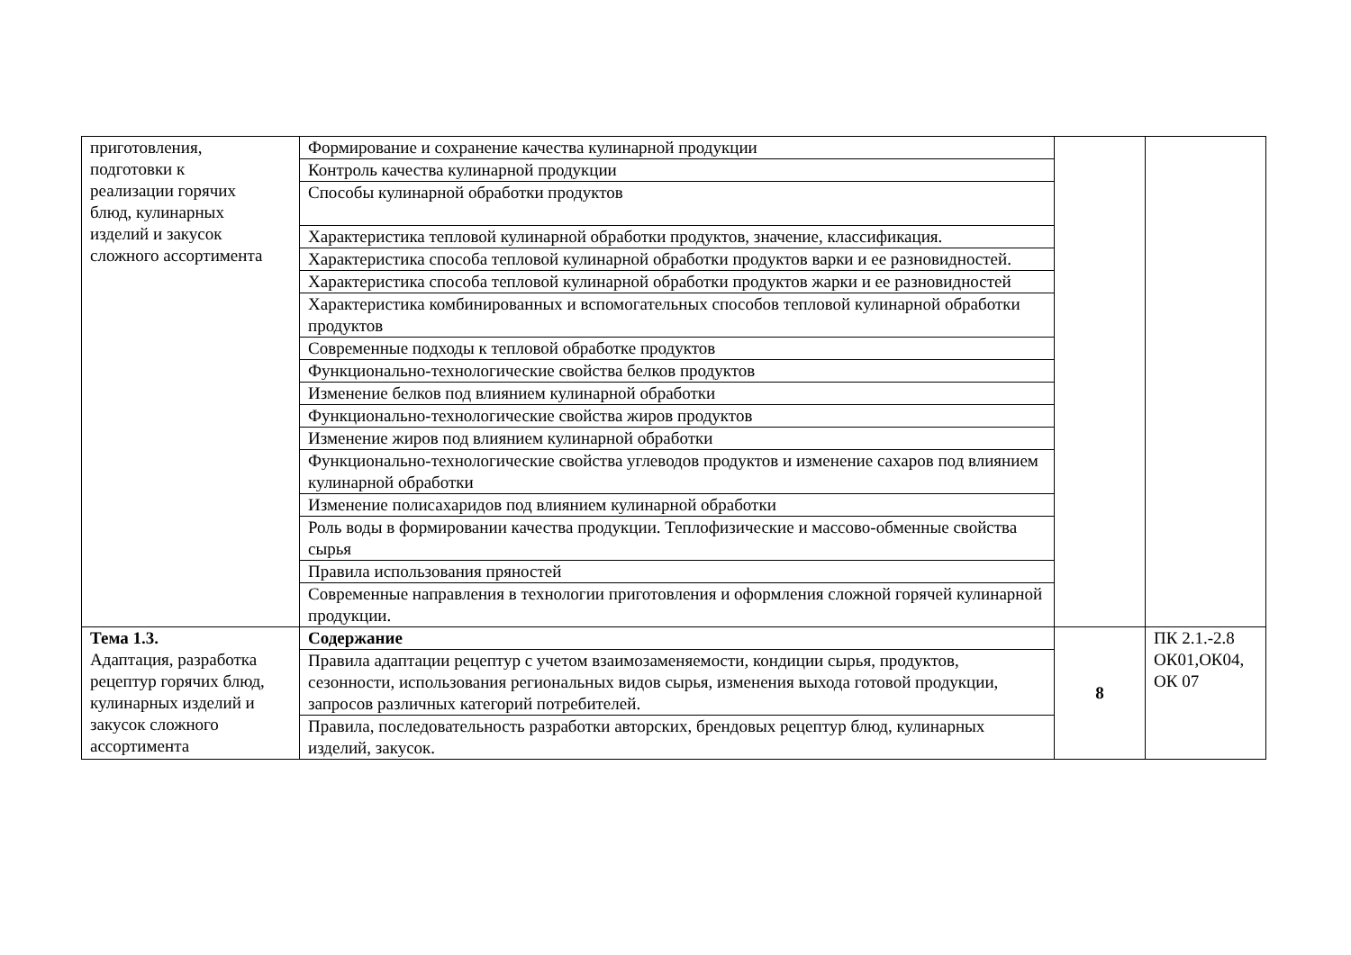| приготовления, подготовки к реализации горячих блюд, кулинарных изделий и закусок сложного ассортимента | Формирование и сохранение качества кулинарной продукции | | |
| | Контроль качества кулинарной продукции | | |
| | Способы кулинарной обработки продуктов | | |
| | Характеристика тепловой кулинарной обработки продуктов, значение, классификация. | | |
| | Характеристика способа тепловой кулинарной обработки продуктов варки и ее разновидностей. | | |
| | Характеристика способа тепловой кулинарной обработки продуктов жарки и ее разновидностей | | |
| | Характеристика комбинированных и вспомогательных способов тепловой кулинарной обработки продуктов | | |
| | Современные подходы к тепловой обработке продуктов | | |
| | Функционально-технологические свойства белков продуктов | | |
| | Изменение белков под влиянием кулинарной обработки | | |
| | Функционально-технологические свойства жиров продуктов | | |
| | Изменение жиров под влиянием кулинарной обработки | | |
| | Функционально-технологические свойства углеводов продуктов и изменение сахаров под влиянием кулинарной обработки | | |
| | Изменение полисахаридов под влиянием кулинарной обработки | | |
| | Роль воды в формировании качества продукции. Теплофизические и массово-обменные свойства сырья | | |
| | Правила использования пряностей | | |
| | Современные направления в технологии приготовления и оформления сложной горячей кулинарной продукции. | | |
| Тема 1.3. Адаптация, разработка рецептур горячих блюд, кулинарных изделий и закусок сложного ассортимента | Содержание | 8 | ПК 2.1.-2.8 ОК01,ОК04, ОК 07 |
| | Правила адаптации рецептур с учетом взаимозаменяемости, кондиции сырья, продуктов, сезонности, использования региональных видов сырья, изменения выхода готовой продукции, запросов различных категорий потребителей. | | |
| | Правила, последовательность разработки авторских, брендовых рецептур блюд, кулинарных изделий, закусок. | | |